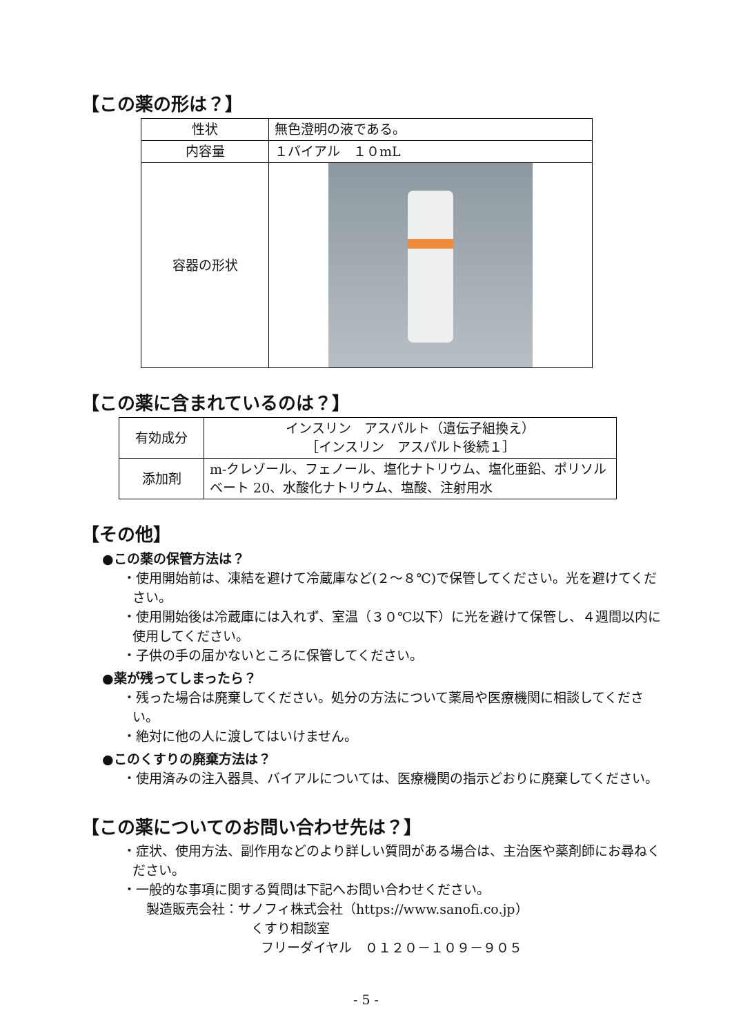【この薬の形は？】
| 性状 | 無色澄明の液である。 |
| 内容量 | １バイアル １０mL |
| 容器の形状 | |
【この薬に含まれているのは？】
| 有効成分 | インスリン アスパルト（遺伝子組換え） ［インスリン アスパルト後続１］ |
| 添加剤 | m-クレゾール、フェノール、塩化ナトリウム、塩化亜鉛、ポリソルベート 20、水酸化ナトリウム、塩酸、注射用水 |
【その他】
●この薬の保管方法は？
・使用開始前は、凍結を避けて冷蔵庫など(２～８℃)で保管してください。光を避けてください。
・使用開始後は冷蔵庫には入れず、室温（３０℃以下）に光を避けて保管し、４週間以内に使用してください。
・子供の手の届かないところに保管してください。
●薬が残ってしまったら？
・残った場合は廃棄してください。処分の方法について薬局や医療機関に相談してください。
・絶対に他の人に渡してはいけません。
●このくすりの廃棄方法は？
・使用済みの注入器具、バイアルについては、医療機関の指示どおりに廃棄してください。
【この薬についてのお問い合わせ先は？】
・症状、使用方法、副作用などのより詳しい質問がある場合は、主治医や薬剤師にお尋ねください。
・一般的な事項に関する質問は下記へお問い合わせください。
製造販売会社：サノフィ株式会社（https://www.sanofi.co.jp）
くすり相談室
フリーダイヤル　０１２０－１０９－９０５
- 5 -